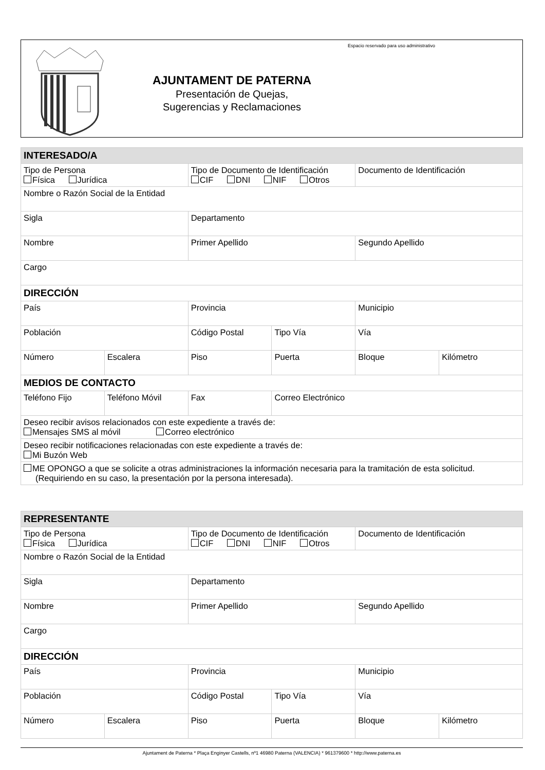AJUNTAMENT DE PATERNA
Presentación de Quejas,
Sugerencias y Reclamaciones
Espacio reservado para uso administrativo
| INTERESADO/A | | | | | |
| --- | --- | --- | --- | --- | --- |
| Tipo de Persona Física Jurídica | | Tipo de Documento de Identificación CIF DNI NIF Otros | | Documento de Identificación | |
| Nombre o Razón Social de la Entidad | | | | | |
| Sigla | | Departamento | | | |
| Nombre | | Primer Apellido | | Segundo Apellido | |
| Cargo | | | | | |
| DIRECCIÓN | | | | | |
| País | | Provincia | | Municipio | |
| Población | | Código Postal | Tipo Vía | Vía | |
| Número | Escalera | Piso | Puerta | Bloque | Kilómetro |
| MEDIOS DE CONTACTO | | | | | |
| Teléfono Fijo | Teléfono Móvil | Fax | Correo Electrónico | | |
| Deseo recibir avisos relacionados con este expediente a través de: Mensajes SMS al móvil Correo electrónico | | | | | |
| Deseo recibir notificaciones relacionadas con este expediente a través de: Mi Buzón Web | | | | | |
| ME OPONGO a que se solicite a otras administraciones la información necesaria para la tramitación de esta solicitud. (Requiriendo en su caso, la presentación por la persona interesada). | | | | | |
| REPRESENTANTE | | | | | |
| --- | --- | --- | --- | --- | --- |
| Tipo de Persona Física Jurídica | | Tipo de Documento de Identificación CIF DNI NIF Otros | | Documento de Identificación | |
| Nombre o Razón Social de la Entidad | | | | | |
| Sigla | | Departamento | | | |
| Nombre | | Primer Apellido | | Segundo Apellido | |
| Cargo | | | | | |
| DIRECCIÓN | | | | | |
| País | | Provincia | | Municipio | |
| Población | | Código Postal | Tipo Vía | Vía | |
| Número | Escalera | Piso | Puerta | Bloque | Kilómetro |
Ajuntament de Paterna * Plaça Enginyer Castells, nº1 46980 Paterna (VALENCIA) * 961379600 * http://www.paterna.es